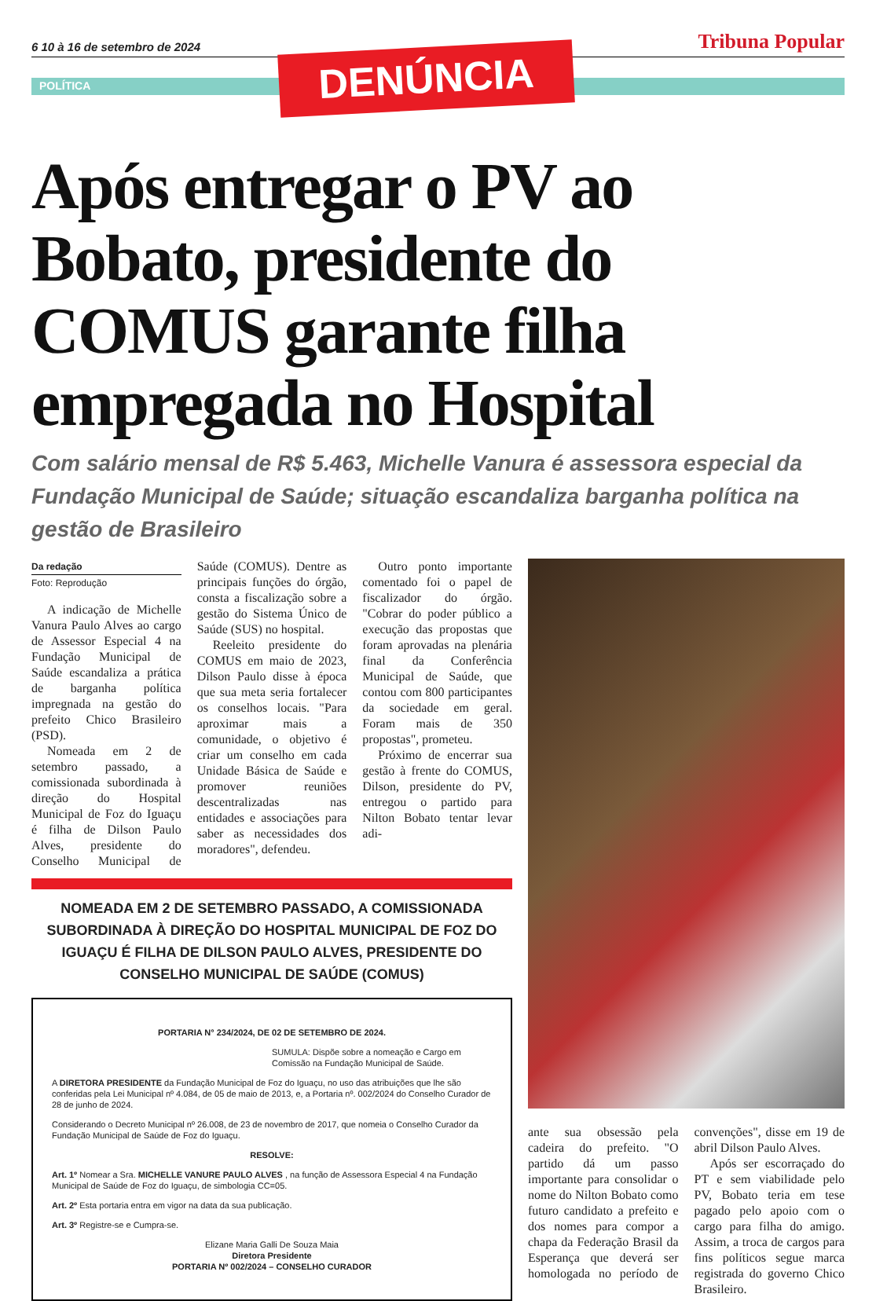6 10 à 16 de setembro de 2024 Tribuna Popular
POLÍTICA
DENÚNCIA
Após entregar o PV ao Bobato, presidente do COMUS garante filha empregada no Hospital
Com salário mensal de R$ 5.463, Michelle Vanura é assessora especial da Fundação Municipal de Saúde; situação escandaliza barganha política na gestão de Brasileiro
Da redação
Foto: Reprodução
A indicação de Michelle Vanura Paulo Alves ao cargo de Assessor Especial 4 na Fundação Municipal de Saúde escandaliza a prática de barganha política impregnada na gestão do prefeito Chico Brasileiro (PSD).
Nomeada em 2 de setembro passado, a comissionada subordinada à direção do Hospital Municipal de Foz do Iguaçu é filha de Dilson Paulo Alves, presidente do Conselho Municipal de Saúde (COMUS). Dentre as principais funções do órgão, consta a fiscalização sobre a gestão do Sistema Único de Saúde (SUS) no hospital.
Reeleito presidente do COMUS em maio de 2023, Dilson Paulo disse à época que sua meta seria fortalecer os conselhos locais. "Para aproximar mais a comunidade, o objetivo é criar um conselho em cada Unidade Básica de Saúde e promover reuniões descentralizadas nas entidades e associações para saber as necessidades dos moradores", defendeu.
Outro ponto importante comentado foi o papel de fiscalizador do órgão. "Cobrar do poder público a execução das propostas que foram aprovadas na plenária final da Conferência Municipal de Saúde, que contou com 800 participantes da sociedade em geral. Foram mais de 350 propostas", prometeu.
Próximo de encerrar sua gestão à frente do COMUS, Dilson, presidente do PV, entregou o partido para Nilton Bobato tentar levar adi-
NOMEADA EM 2 DE SETEMBRO PASSADO, A COMISSIONADA SUBORDINADA À DIREÇÃO DO HOSPITAL MUNICIPAL DE FOZ DO IGUAÇU É FILHA DE DILSON PAULO ALVES, PRESIDENTE DO CONSELHO MUNICIPAL DE SAÚDE (COMUS)
PORTARIA N° 234/2024, DE 02 DE SETEMBRO DE 2024.
SUMULA: Dispõe sobre a nomeação e Cargo em Comissão na Fundação Municipal de Saúde.
A DIRETORA PRESIDENTE da Fundação Municipal de Foz do Iguaçu, no uso das atribuições que lhe são conferidas pela Lei Municipal nº 4.084, de 05 de maio de 2013, e, a Portaria nº. 002/2024 do Conselho Curador de 28 de junho de 2024.
Considerando o Decreto Municipal nº 26.008, de 23 de novembro de 2017, que nomeia o Conselho Curador da Fundação Municipal de Saúde de Foz do Iguaçu.
RESOLVE:
Art. 1º Nomear a Sra. MICHELLE VANURE PAULO ALVES , na função de Assessora Especial 4 na Fundação Municipal de Saúde de Foz do Iguaçu, de simbologia CC=05.
Art. 2º Esta portaria entra em vigor na data da sua publicação.
Art. 3º Registre-se e Cumpra-se.
Elizane Maria Galli De Souza Maia
Diretora Presidente
PORTARIA Nº 002/2024 – CONSELHO CURADOR
ante sua obsessão pela cadeira do prefeito. "O partido dá um passo importante para consolidar o nome do Nilton Bobato como futuro candidato a prefeito e dos nomes para compor a chapa da Federação Brasil da Esperança que deverá ser homologada no período de convenções", disse em 19 de abril Dilson Paulo Alves.
Após ser escorraçado do PT e sem viabilidade pelo PV, Bobato teria em tese pagado pelo apoio com o cargo para filha do amigo. Assim, a troca de cargos para fins políticos segue marca registrada do governo Chico Brasileiro.